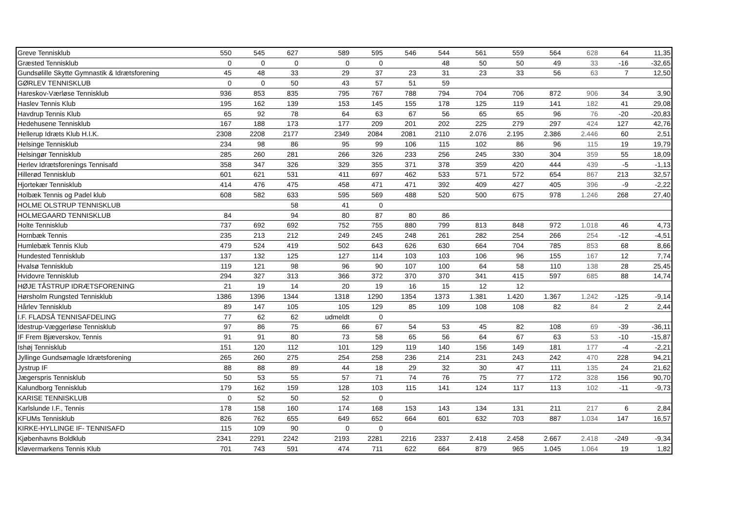| Greve Tennisklub | 550 | 545 | 627 | 589 | 595 | 546 | 544 | 561 | 559 | 564 | 628 | 64 | 11,35 |
| Græsted Tennisklub | 0 | 0 | 0 | 0 | 0 | | 48 | 50 | 50 | 49 | 33 | -16 | -32,65 |
| Gundsølille Skytte Gymnastik & Idrætsforening | 45 | 48 | 33 | 29 | 37 | 23 | 31 | 23 | 33 | 56 | 63 | 7 | 12,50 |
| GØRLEV TENNISKLUB | 0 | 0 | 50 | 43 | 57 | 51 | 59 | | | | | | |
| Hareskov-Værløse Tennisklub | 936 | 853 | 835 | 795 | 767 | 788 | 794 | 704 | 706 | 872 | 906 | 34 | 3,90 |
| Haslev Tennis Klub | 195 | 162 | 139 | 153 | 145 | 155 | 178 | 125 | 119 | 141 | 182 | 41 | 29,08 |
| Havdrup Tennis Klub | 65 | 92 | 78 | 64 | 63 | 67 | 56 | 65 | 65 | 96 | 76 | -20 | -20,83 |
| Hedehusene Tennisklub | 167 | 188 | 173 | 177 | 209 | 201 | 202 | 225 | 279 | 297 | 424 | 127 | 42,76 |
| Hellerup Idræts Klub H.I.K. | 2308 | 2208 | 2177 | 2349 | 2084 | 2081 | 2110 | 2.076 | 2.195 | 2.386 | 2.446 | 60 | 2,51 |
| Helsinge Tennisklub | 234 | 98 | 86 | 95 | 99 | 106 | 115 | 102 | 86 | 96 | 115 | 19 | 19,79 |
| Helsingør Tennisklub | 285 | 260 | 281 | 266 | 326 | 233 | 256 | 245 | 330 | 304 | 359 | 55 | 18,09 |
| Herlev Idrætsforenings Tennisafd | 358 | 347 | 326 | 329 | 355 | 371 | 378 | 359 | 420 | 444 | 439 | -5 | -1,13 |
| Hillerød Tennisklub | 601 | 621 | 531 | 411 | 697 | 462 | 533 | 571 | 572 | 654 | 867 | 213 | 32,57 |
| Hjortekær Tennisklub | 414 | 476 | 475 | 458 | 471 | 471 | 392 | 409 | 427 | 405 | 396 | -9 | -2,22 |
| Holbæk Tennis og Padel klub | 608 | 582 | 633 | 595 | 569 | 488 | 520 | 500 | 675 | 978 | 1.246 | 268 | 27,40 |
| HOLME OLSTRUP TENNISKLUB | | | 58 | 41 | 0 | | | | | | | | |
| HOLMEGAARD TENNISKLUB | 84 | | 94 | 80 | 87 | 80 | 86 | | | | | | |
| Holte Tennisklub | 737 | 692 | 692 | 752 | 755 | 880 | 799 | 813 | 848 | 972 | 1.018 | 46 | 4,73 |
| Hornbæk Tennis | 235 | 213 | 212 | 249 | 245 | 248 | 261 | 282 | 254 | 266 | 254 | -12 | -4,51 |
| Humlebæk Tennis Klub | 479 | 524 | 419 | 502 | 643 | 626 | 630 | 664 | 704 | 785 | 853 | 68 | 8,66 |
| Hundested Tennisklub | 137 | 132 | 125 | 127 | 114 | 103 | 103 | 106 | 96 | 155 | 167 | 12 | 7,74 |
| Hvalsø Tennisklub | 119 | 121 | 98 | 96 | 90 | 107 | 100 | 64 | 58 | 110 | 138 | 28 | 25,45 |
| Hvidovre Tennisklub | 294 | 327 | 313 | 366 | 372 | 370 | 370 | 341 | 415 | 597 | 685 | 88 | 14,74 |
| HØJE TÅSTRUP IDRÆTSFORENING | 21 | 19 | 14 | 20 | 19 | 16 | 15 | 12 | 12 | | | | |
| Hørsholm Rungsted Tennisklub | 1386 | 1396 | 1344 | 1318 | 1290 | 1354 | 1373 | 1.381 | 1.420 | 1.367 | 1.242 | -125 | -9,14 |
| Hårlev Tennisklub | 89 | 147 | 105 | 105 | 129 | 85 | 109 | 108 | 108 | 82 | 84 | 2 | 2,44 |
| I.F. FLADSÅ TENNISAFDELING | 77 | 62 | 62 | udmeldt | 0 | | | | | | | | |
| Idestrup-Væggerløse Tennisklub | 97 | 86 | 75 | 66 | 67 | 54 | 53 | 45 | 82 | 108 | 69 | -39 | -36,11 |
| IF Frem Bjæverskov, Tennis | 91 | 91 | 80 | 73 | 58 | 65 | 56 | 64 | 67 | 63 | 53 | -10 | -15,87 |
| Ishøj Tennisklub | 151 | 120 | 112 | 101 | 129 | 119 | 140 | 156 | 149 | 181 | 177 | -4 | -2,21 |
| Jyllinge Gundsømagle Idrætsforening | 265 | 260 | 275 | 254 | 258 | 236 | 214 | 231 | 243 | 242 | 470 | 228 | 94,21 |
| Jystrup IF | 88 | 88 | 89 | 44 | 18 | 29 | 32 | 30 | 47 | 111 | 135 | 24 | 21,62 |
| Jægerspris Tennisklub | 50 | 53 | 55 | 57 | 71 | 74 | 76 | 75 | 77 | 172 | 328 | 156 | 90,70 |
| Kalundborg Tennisklub | 179 | 162 | 159 | 128 | 103 | 115 | 141 | 124 | 117 | 113 | 102 | -11 | -9,73 |
| KARISE TENNISKLUB | 0 | 52 | 50 | 52 | 0 | | | | | | | | |
| Karlslunde I.F., Tennis | 178 | 158 | 160 | 174 | 168 | 153 | 143 | 134 | 131 | 211 | 217 | 6 | 2,84 |
| KFUMs Tennisklub | 826 | 762 | 655 | 649 | 652 | 664 | 601 | 632 | 703 | 887 | 1.034 | 147 | 16,57 |
| KIRKE-HYLLINGE IF- TENNISAFD | 115 | 109 | 90 | 0 | 0 | | | | | | | | |
| Kjøbenhavns Boldklub | 2341 | 2291 | 2242 | 2193 | 2281 | 2216 | 2337 | 2.418 | 2.458 | 2.667 | 2.418 | -249 | -9,34 |
| Kløvermarkens Tennis Klub | 701 | 743 | 591 | 474 | 711 | 622 | 664 | 879 | 965 | 1.045 | 1.064 | 19 | 1,82 |